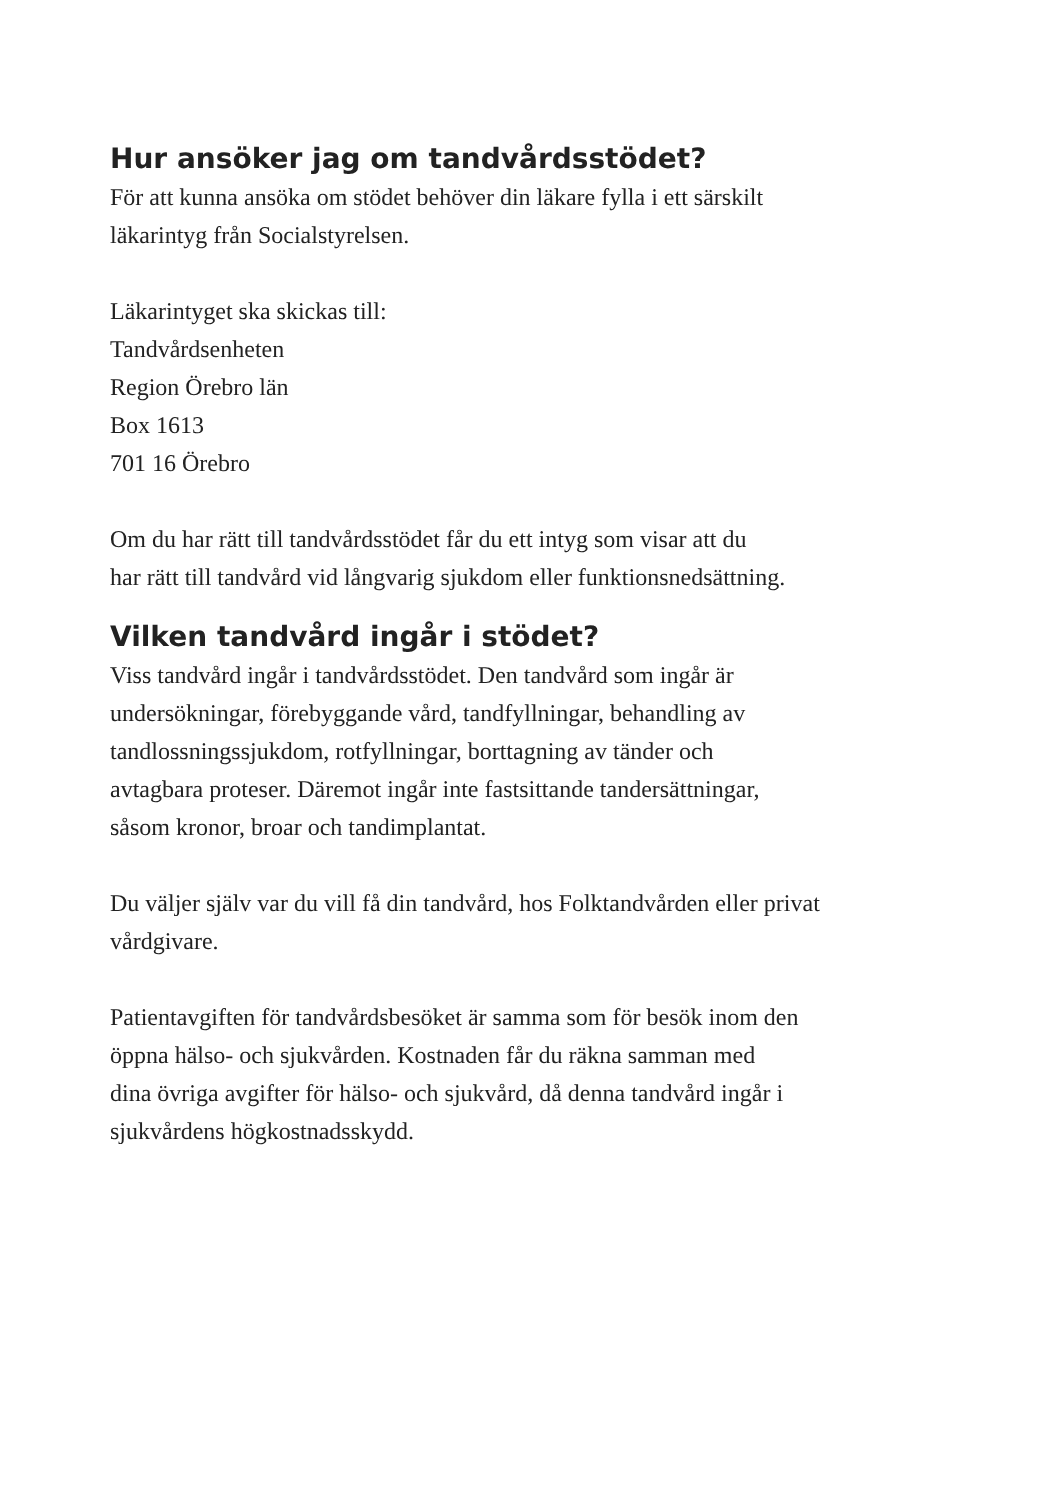Hur ansöker jag om tandvårdsstödet?
För att kunna ansöka om stödet behöver din läkare fylla i ett särskilt
läkarintyg från Socialstyrelsen.
Läkarintyget ska skickas till:
Tandvårdsenheten
Region Örebro län
Box 1613
701 16 Örebro
Om du har rätt till tandvårdsstödet får du ett intyg som visar att du
har rätt till tandvård vid långvarig sjukdom eller funktionsnedsättning.
Vilken tandvård ingår i stödet?
Viss tandvård ingår i tandvårdsstödet. Den tandvård som ingår är
undersökningar, förebyggande vård, tandfyllningar, behandling av
tandlossningssjukdom, rotfyllningar, borttagning av tänder och
avtagbara proteser. Däremot ingår inte fastsittande tandersättningar,
såsom kronor, broar och tandimplantat.
Du väljer själv var du vill få din tandvård, hos Folktandvården eller privat
vårdgivare.
Patientavgiften för tandvårdsbesöket är samma som för besök inom den
öppna hälso- och sjukvården. Kostnaden får du räkna samman med
dina övriga avgifter för hälso- och sjukvård, då denna tandvård ingår i
sjukvårdens högkostnadsskydd.